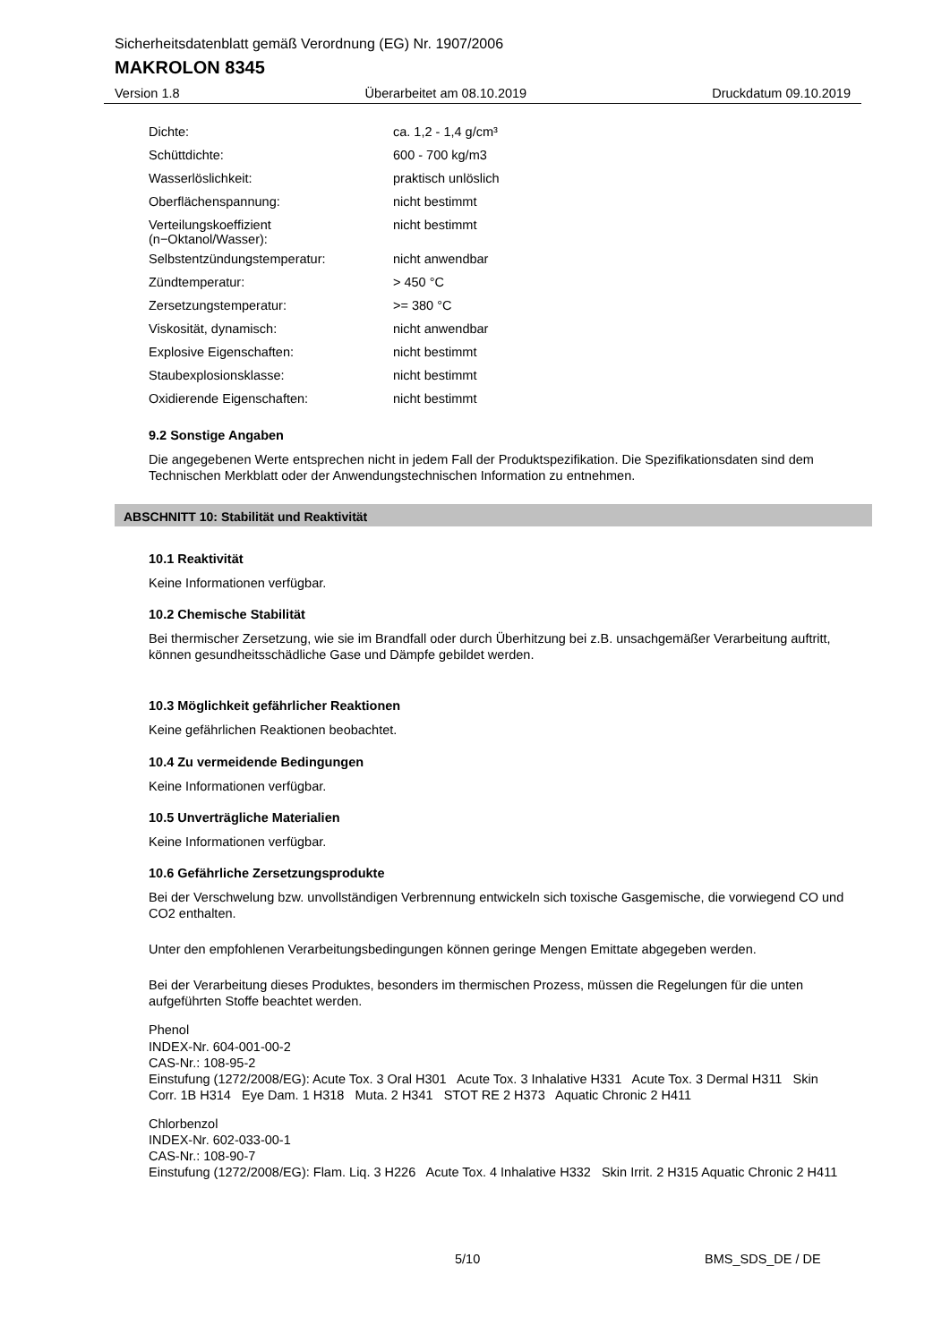Sicherheitsdatenblatt gemäß Verordnung (EG) Nr. 1907/2006
MAKROLON 8345
Version 1.8 Überarbeitet am 08.10.2019 Druckdatum 09.10.2019
| Dichte: | ca. 1,2 - 1,4 g/cm³ |
| Schüttdichte: | 600 - 700 kg/m3 |
| Wasserlöslichkeit: | praktisch unlöslich |
| Oberflächenspannung: | nicht bestimmt |
| Verteilungskoeffizient (n−Oktanol/Wasser): | nicht bestimmt |
| Selbstentzündungstemperatur: | nicht anwendbar |
| Zündtemperatur: | > 450 °C |
| Zersetzungstemperatur: | >= 380 °C |
| Viskosität, dynamisch: | nicht anwendbar |
| Explosive Eigenschaften: | nicht bestimmt |
| Staubexplosionsklasse: | nicht bestimmt |
| Oxidierende Eigenschaften: | nicht bestimmt |
9.2 Sonstige Angaben
Die angegebenen Werte entsprechen nicht in jedem Fall der Produktspezifikation. Die Spezifikationsdaten sind dem Technischen Merkblatt oder der Anwendungstechnischen Information zu entnehmen.
ABSCHNITT 10: Stabilität und Reaktivität
10.1 Reaktivität
Keine Informationen verfügbar.
10.2 Chemische Stabilität
Bei thermischer Zersetzung, wie sie im Brandfall oder durch Überhitzung bei z.B. unsachgemäßer Verarbeitung auftritt, können gesundheitsschädliche Gase und Dämpfe gebildet werden.
10.3 Möglichkeit gefährlicher Reaktionen
Keine gefährlichen Reaktionen beobachtet.
10.4 Zu vermeidende Bedingungen
Keine Informationen verfügbar.
10.5 Unverträgliche Materialien
Keine Informationen verfügbar.
10.6 Gefährliche Zersetzungsprodukte
Bei der Verschwelung bzw. unvollständigen Verbrennung entwickeln sich toxische Gasgemische, die vorwiegend CO und CO2 enthalten.
Unter den empfohlenen Verarbeitungsbedingungen können geringe Mengen Emittate abgegeben werden.
Bei der Verarbeitung dieses Produktes, besonders im thermischen Prozess, müssen die Regelungen für die unten aufgeführten Stoffe beachtet werden.
Phenol
INDEX-Nr. 604-001-00-2
CAS-Nr.: 108-95-2
Einstufung (1272/2008/EG): Acute Tox. 3 Oral H301 Acute Tox. 3 Inhalative H331 Acute Tox. 3 Dermal H311 Skin Corr. 1B H314 Eye Dam. 1 H318 Muta. 2 H341 STOT RE 2 H373 Aquatic Chronic 2 H411
Chlorbenzol
INDEX-Nr. 602-033-00-1
CAS-Nr.: 108-90-7
Einstufung (1272/2008/EG): Flam. Liq. 3 H226 Acute Tox. 4 Inhalative H332 Skin Irrit. 2 H315 Aquatic Chronic 2 H411
5/10 BMS_SDS_DE / DE